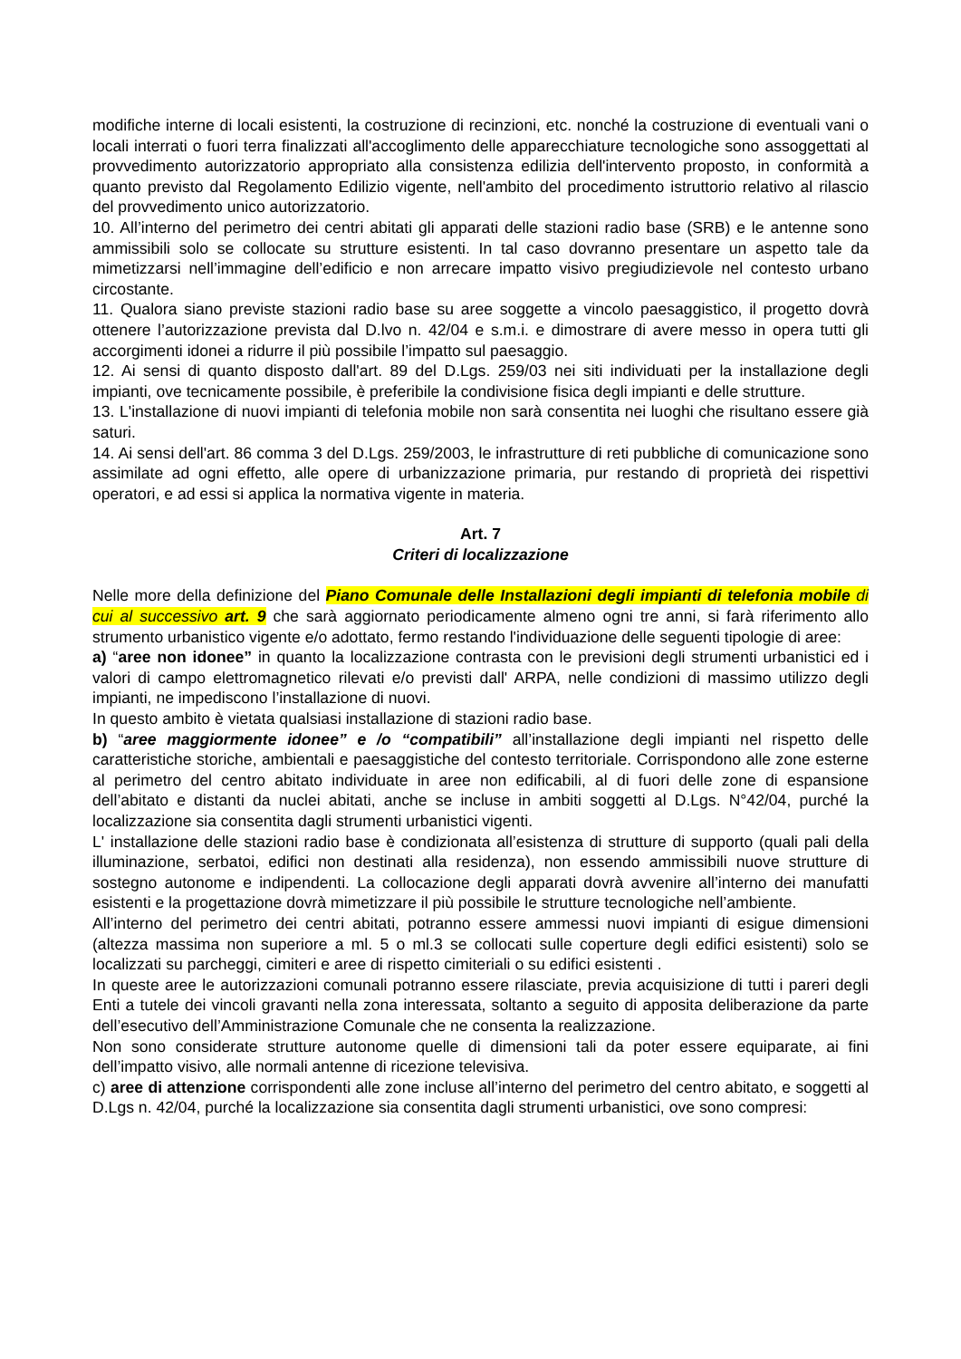modifiche interne di locali esistenti, la costruzione di recinzioni, etc. nonché la costruzione di eventuali vani o locali interrati o fuori terra finalizzati all'accoglimento delle apparecchiature tecnologiche sono assoggettati al provvedimento autorizzatorio appropriato alla consistenza edilizia dell'intervento proposto, in conformità a quanto previsto dal Regolamento Edilizio vigente, nell'ambito del procedimento istruttorio relativo al rilascio del provvedimento unico autorizzatorio.
10. All’interno del perimetro dei centri abitati gli apparati delle stazioni radio base (SRB) e le antenne sono ammissibili solo se collocate su strutture esistenti. In tal caso dovranno presentare un aspetto tale da mimetizzarsi nell’immagine dell’edificio e non arrecare impatto visivo pregiudizievole nel contesto urbano circostante.
11. Qualora siano previste stazioni radio base su aree soggette a vincolo paesaggistico, il progetto dovrà ottenere l’autorizzazione prevista dal D.lvo n. 42/04 e s.m.i. e dimostrare di avere messo in opera tutti gli accorgimenti idonei a ridurre il più possibile l’impatto sul paesaggio.
12. Ai sensi di quanto disposto dall'art. 89 del D.Lgs. 259/03 nei siti individuati per la installazione degli impianti, ove tecnicamente possibile, è preferibile la condivisione fisica degli impianti e delle strutture.
13. L'installazione di nuovi impianti di telefonia mobile non sarà consentita nei luoghi che risultano essere già saturi.
14. Ai sensi dell'art. 86 comma 3 del D.Lgs. 259/2003, le infrastrutture di reti pubbliche di comunicazione sono assimilate ad ogni effetto, alle opere di urbanizzazione primaria, pur restando di proprietà dei rispettivi operatori, e ad essi si applica la normativa vigente in materia.
Art. 7
Criteri di localizzazione
Nelle more della definizione del Piano Comunale delle Installazioni degli impianti di telefonia mobile di cui al successivo art. 9 che sarà aggiornato periodicamente almeno ogni tre anni, si farà riferimento allo strumento urbanistico vigente e/o adottato, fermo restando l'individuazione delle seguenti tipologie di aree:
a) “aree non idonee” in quanto la localizzazione contrasta con le previsioni degli strumenti urbanistici ed i valori di campo elettromagnetico rilevati e/o previsti dall' ARPA, nelle condizioni di massimo utilizzo degli impianti, ne impediscono l’installazione di nuovi.
In questo ambito è vietata qualsiasi installazione di stazioni radio base.
b) “aree maggiormente idonee” e /o “compatibili” all’installazione degli impianti nel rispetto delle caratteristiche storiche, ambientali e paesaggistiche del contesto territoriale. Corrispondono alle zone esterne al perimetro del centro abitato individuate in aree non edificabili, al di fuori delle zone di espansione dell’abitato e distanti da nuclei abitati, anche se incluse in ambiti soggetti al D.Lgs. N°42/04, purché la localizzazione sia consentita dagli strumenti urbanistici vigenti.
L' installazione delle stazioni radio base è condizionata all’esistenza di strutture di supporto (quali pali della illuminazione, serbatoi, edifici non destinati alla residenza), non essendo ammissibili nuove strutture di sostegno autonome e indipendenti. La collocazione degli apparati dovrà avvenire all’interno dei manufatti esistenti e la progettazione dovrà mimetizzare il più possibile le strutture tecnologiche nell’ambiente.
All’interno del perimetro dei centri abitati, potranno essere ammessi nuovi impianti di esigue dimensioni (altezza massima non superiore a ml. 5 o ml.3 se collocati sulle coperture degli edifici esistenti) solo se localizzati su parcheggi, cimiteri e aree di rispetto cimiteriali o su edifici esistenti .
In queste aree le autorizzazioni comunali potranno essere rilasciate, previa acquisizione di tutti i pareri degli Enti a tutele dei vincoli gravanti nella zona interessata, soltanto a seguito di apposita deliberazione da parte dell’esecutivo dell’Amministrazione Comunale che ne consenta la realizzazione.
Non sono considerate strutture autonome quelle di dimensioni tali da poter essere equiparate, ai fini dell’impatto visivo, alle normali antenne di ricezione televisiva.
c) aree di attenzione corrispondenti alle zone incluse all’interno del perimetro del centro abitato, e soggetti al D.Lgs n. 42/04, purché la localizzazione sia consentita dagli strumenti urbanistici, ove sono compresi: